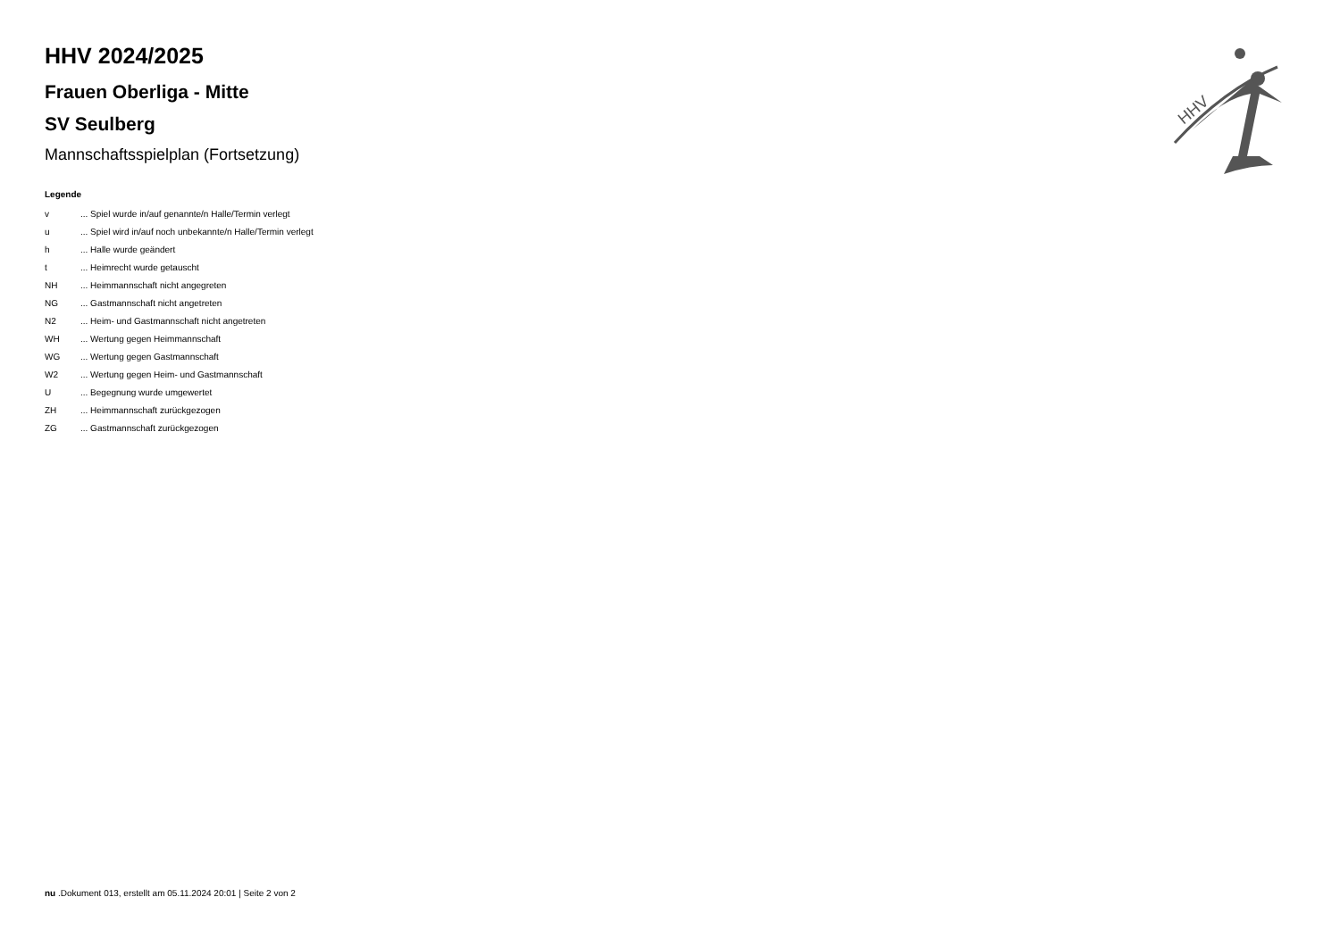HHV
HHV 2024/2025
Frauen Oberliga - Mitte
SV Seulberg
Mannschaftsspielplan (Fortsetzung)
Legende
| v | ... Spiel wurde in/auf genannte/n Halle/Termin verlegt |
| u | ... Spiel wird in/auf noch unbekannte/n Halle/Termin verlegt |
| h | ... Halle wurde geändert |
| t | ... Heimrecht wurde getauscht |
| NH | ... Heimmannschaft nicht angegreten |
| NG | ... Gastmannschaft nicht angetreten |
| N2 | ... Heim- und Gastmannschaft nicht angetreten |
| WH | ... Wertung gegen Heimmannschaft |
| WG | ... Wertung gegen Gastmannschaft |
| W2 | ... Wertung gegen Heim- und Gastmannschaft |
| U | ... Begegnung wurde umgewertet |
| ZH | ... Heimmannschaft zurückgezogen |
| ZG | ... Gastmannschaft zurückgezogen |
nu .Dokument 013, erstellt am 05.11.2024 20:01 | Seite 2 von 2